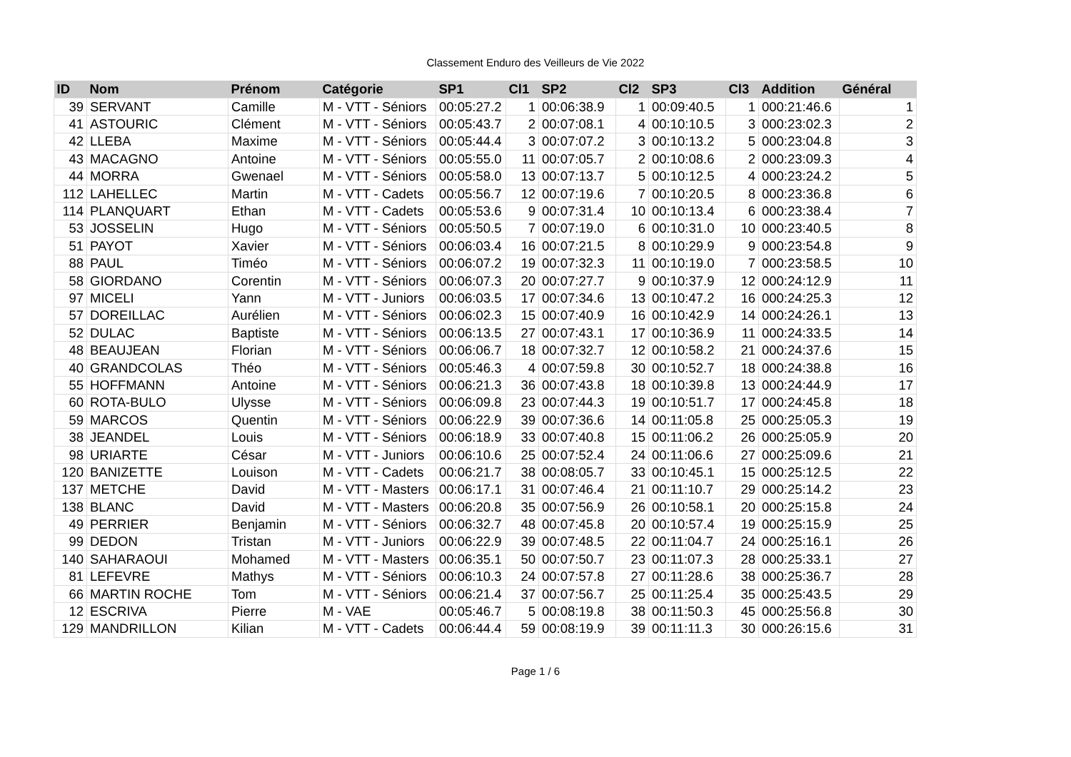Classement Enduro des Veilleurs de Vie 2022
| ID | Nom | Prénom | Catégorie | SP1 | Cl1 | SP2 | Cl2 | SP3 | Cl3 | Addition | Général |
| --- | --- | --- | --- | --- | --- | --- | --- | --- | --- | --- | --- |
| 39 | SERVANT | Camille | M - VTT - Séniors | 00:05:27.2 | 1 | 00:06:38.9 | 1 | 00:09:40.5 | 1 | 000:21:46.6 | 1 |
| 41 | ASTOURIC | Clément | M - VTT - Séniors | 00:05:43.7 | 2 | 00:07:08.1 | 4 | 00:10:10.5 | 3 | 000:23:02.3 | 2 |
| 42 | LLEBA | Maxime | M - VTT - Séniors | 00:05:44.4 | 3 | 00:07:07.2 | 3 | 00:10:13.2 | 5 | 000:23:04.8 | 3 |
| 43 | MACAGNO | Antoine | M - VTT - Séniors | 00:05:55.0 | 11 | 00:07:05.7 | 2 | 00:10:08.6 | 2 | 000:23:09.3 | 4 |
| 44 | MORRA | Gwenael | M - VTT - Séniors | 00:05:58.0 | 13 | 00:07:13.7 | 5 | 00:10:12.5 | 4 | 000:23:24.2 | 5 |
| 112 | LAHELLEC | Martin | M - VTT - Cadets | 00:05:56.7 | 12 | 00:07:19.6 | 7 | 00:10:20.5 | 8 | 000:23:36.8 | 6 |
| 114 | PLANQUART | Ethan | M - VTT - Cadets | 00:05:53.6 | 9 | 00:07:31.4 | 10 | 00:10:13.4 | 6 | 000:23:38.4 | 7 |
| 53 | JOSSELIN | Hugo | M - VTT - Séniors | 00:05:50.5 | 7 | 00:07:19.0 | 6 | 00:10:31.0 | 10 | 000:23:40.5 | 8 |
| 51 | PAYOT | Xavier | M - VTT - Séniors | 00:06:03.4 | 16 | 00:07:21.5 | 8 | 00:10:29.9 | 9 | 000:23:54.8 | 9 |
| 88 | PAUL | Timéo | M - VTT - Séniors | 00:06:07.2 | 19 | 00:07:32.3 | 11 | 00:10:19.0 | 7 | 000:23:58.5 | 10 |
| 58 | GIORDANO | Corentin | M - VTT - Séniors | 00:06:07.3 | 20 | 00:07:27.7 | 9 | 00:10:37.9 | 12 | 000:24:12.9 | 11 |
| 97 | MICELI | Yann | M - VTT - Juniors | 00:06:03.5 | 17 | 00:07:34.6 | 13 | 00:10:47.2 | 16 | 000:24:25.3 | 12 |
| 57 | DOREILLAC | Aurélien | M - VTT - Séniors | 00:06:02.3 | 15 | 00:07:40.9 | 16 | 00:10:42.9 | 14 | 000:24:26.1 | 13 |
| 52 | DULAC | Baptiste | M - VTT - Séniors | 00:06:13.5 | 27 | 00:07:43.1 | 17 | 00:10:36.9 | 11 | 000:24:33.5 | 14 |
| 48 | BEAUJEAN | Florian | M - VTT - Séniors | 00:06:06.7 | 18 | 00:07:32.7 | 12 | 00:10:58.2 | 21 | 000:24:37.6 | 15 |
| 40 | GRANDCOLAS | Théo | M - VTT - Séniors | 00:05:46.3 | 4 | 00:07:59.8 | 30 | 00:10:52.7 | 18 | 000:24:38.8 | 16 |
| 55 | HOFFMANN | Antoine | M - VTT - Séniors | 00:06:21.3 | 36 | 00:07:43.8 | 18 | 00:10:39.8 | 13 | 000:24:44.9 | 17 |
| 60 | ROTA-BULO | Ulysse | M - VTT - Séniors | 00:06:09.8 | 23 | 00:07:44.3 | 19 | 00:10:51.7 | 17 | 000:24:45.8 | 18 |
| 59 | MARCOS | Quentin | M - VTT - Séniors | 00:06:22.9 | 39 | 00:07:36.6 | 14 | 00:11:05.8 | 25 | 000:25:05.3 | 19 |
| 38 | JEANDEL | Louis | M - VTT - Séniors | 00:06:18.9 | 33 | 00:07:40.8 | 15 | 00:11:06.2 | 26 | 000:25:05.9 | 20 |
| 98 | URIARTE | César | M - VTT - Juniors | 00:06:10.6 | 25 | 00:07:52.4 | 24 | 00:11:06.6 | 27 | 000:25:09.6 | 21 |
| 120 | BANIZETTE | Louison | M - VTT - Cadets | 00:06:21.7 | 38 | 00:08:05.7 | 33 | 00:10:45.1 | 15 | 000:25:12.5 | 22 |
| 137 | METCHE | David | M - VTT - Masters | 00:06:17.1 | 31 | 00:07:46.4 | 21 | 00:11:10.7 | 29 | 000:25:14.2 | 23 |
| 138 | BLANC | David | M - VTT - Masters | 00:06:20.8 | 35 | 00:07:56.9 | 26 | 00:10:58.1 | 20 | 000:25:15.8 | 24 |
| 49 | PERRIER | Benjamin | M - VTT - Séniors | 00:06:32.7 | 48 | 00:07:45.8 | 20 | 00:10:57.4 | 19 | 000:25:15.9 | 25 |
| 99 | DEDON | Tristan | M - VTT - Juniors | 00:06:22.9 | 39 | 00:07:48.5 | 22 | 00:11:04.7 | 24 | 000:25:16.1 | 26 |
| 140 | SAHARAOUI | Mohamed | M - VTT - Masters | 00:06:35.1 | 50 | 00:07:50.7 | 23 | 00:11:07.3 | 28 | 000:25:33.1 | 27 |
| 81 | LEFEVRE | Mathys | M - VTT - Séniors | 00:06:10.3 | 24 | 00:07:57.8 | 27 | 00:11:28.6 | 38 | 000:25:36.7 | 28 |
| 66 | MARTIN ROCHE | Tom | M - VTT - Séniors | 00:06:21.4 | 37 | 00:07:56.7 | 25 | 00:11:25.4 | 35 | 000:25:43.5 | 29 |
| 12 | ESCRIVA | Pierre | M - VAE | 00:05:46.7 | 5 | 00:08:19.8 | 38 | 00:11:50.3 | 45 | 000:25:56.8 | 30 |
| 129 | MANDRILLON | Kilian | M - VTT - Cadets | 00:06:44.4 | 59 | 00:08:19.9 | 39 | 00:11:11.3 | 30 | 000:26:15.6 | 31 |
Page 1 / 6